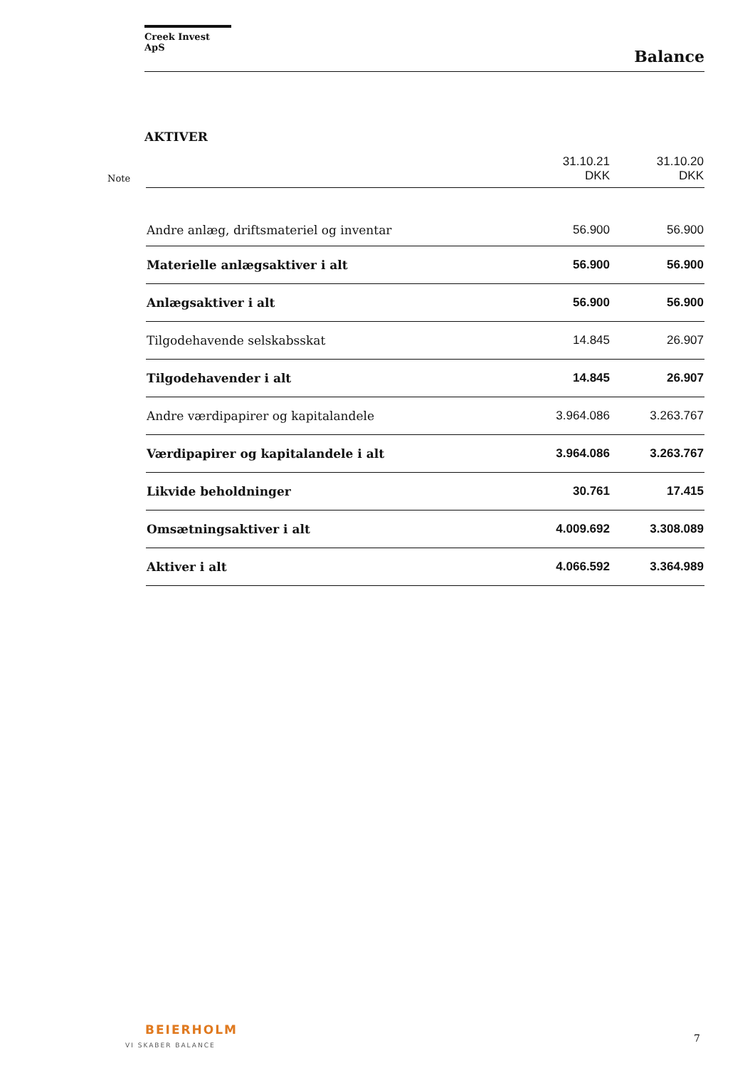Creek Invest ApS
Balance
AKTIVER
| Note | | 31.10.21 DKK | 31.10.20 DKK |
| --- | --- | --- | --- |
| | Andre anlæg, driftsmateriel og inventar | 56.900 | 56.900 |
| | Materielle anlægsaktiver i alt | 56.900 | 56.900 |
| | Anlægsaktiver i alt | 56.900 | 56.900 |
| | Tilgodehavende selskabsskat | 14.845 | 26.907 |
| | Tilgodehavender i alt | 14.845 | 26.907 |
| | Andre værdipapirer og kapitalandele | 3.964.086 | 3.263.767 |
| | Værdipapirer og kapitalandele i alt | 3.964.086 | 3.263.767 |
| | Likvide beholdninger | 30.761 | 17.415 |
| | Omsætningsaktiver i alt | 4.009.692 | 3.308.089 |
| | Aktiver i alt | 4.066.592 | 3.364.989 |
BEIERHOLM
VI SKABER BALANCE
7